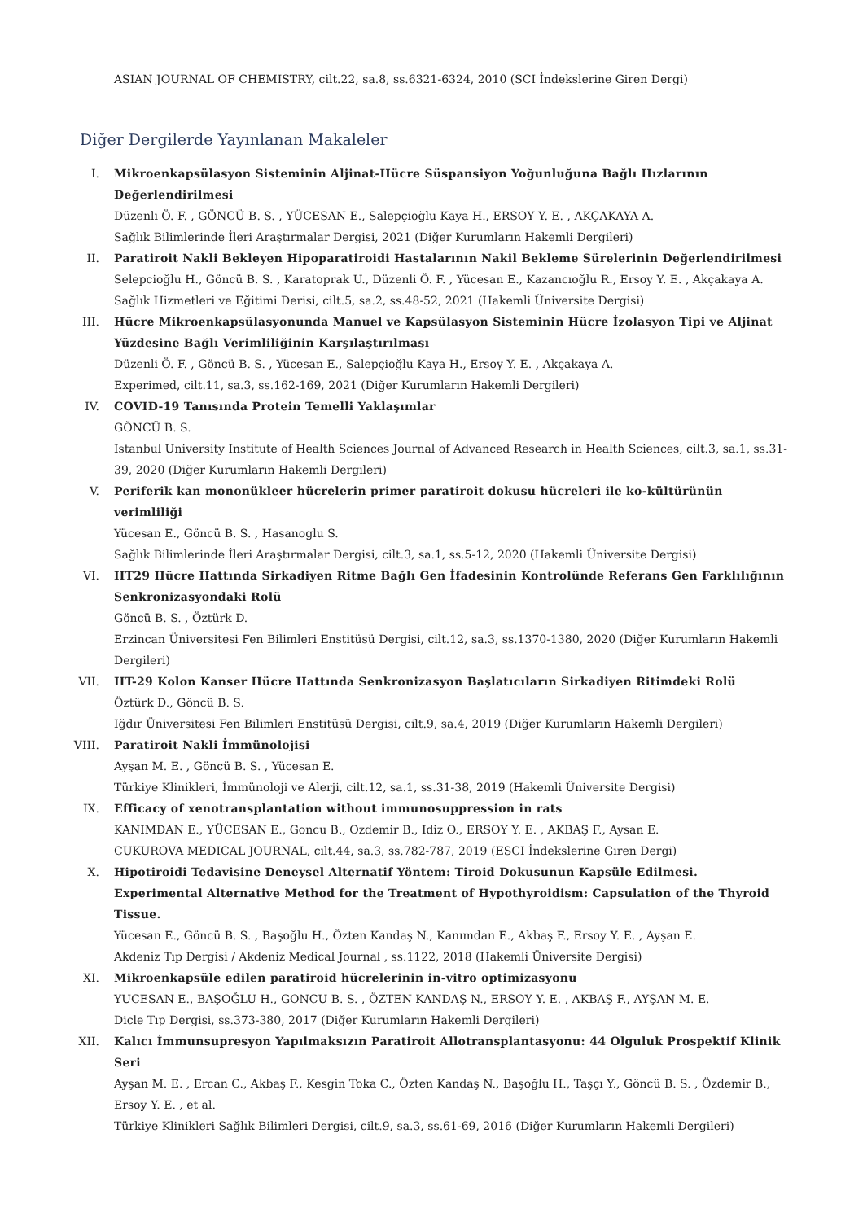ASIAN JOURNAL OF CHEMISTRY, cilt.22, sa.8, ss.6321-6324, 2010 (SCI İndekslerine Giren Dergi)
Diğer Dergilerde Yayınlanan Makaleler
I. Mikroenkapsülasyon Sisteminin Aljinat-Hücre Süspansiyon Yoğunluğuna Bağlı Hızlarının Değerlendirilmesi
Düzenli Ö. F. , GÖNCÜ B. S. , YÜCESAN E., Salepçioğlu Kaya H., ERSOY Y. E. , AKÇAKAYA A.
Sağlık Bilimlerinde İleri Araştırmalar Dergisi, 2021 (Diğer Kurumların Hakemli Dergileri)
II. Paratiroit Nakli Bekleyen Hipoparatiroidi Hastalarının Nakil Bekleme Sürelerinin Değerlendirilmesi
Selepcioğlu H., Göncü B. S. , Karatoprak U., Düzenli Ö. F. , Yücesan E., Kazancıoğlu R., Ersoy Y. E. , Akçakaya A.
Sağlık Hizmetleri ve Eğitimi Derisi, cilt.5, sa.2, ss.48-52, 2021 (Hakemli Üniversite Dergisi)
III. Hücre Mikroenkapsülasyonunda Manuel ve Kapsülasyon Sisteminin Hücre İzolasyon Tipi ve Aljinat Yüzdesine Bağlı Verimliliğinin Karşılaştırılması
Düzenli Ö. F. , Göncü B. S. , Yücesan E., Salepçioğlu Kaya H., Ersoy Y. E. , Akçakaya A.
Experimed, cilt.11, sa.3, ss.162-169, 2021 (Diğer Kurumların Hakemli Dergileri)
IV. COVID-19 Tanısında Protein Temelli Yaklaşımlar
GÖNCÜ B. S.
Istanbul University Institute of Health Sciences Journal of Advanced Research in Health Sciences, cilt.3, sa.1, ss.31-39, 2020 (Diğer Kurumların Hakemli Dergileri)
V. Periferik kan mononükleer hücrelerin primer paratiroit dokusu hücreleri ile ko-kültürünün verimliliği
Yücesan E., Göncü B. S. , Hasanoglu S.
Sağlık Bilimlerinde İleri Araştırmalar Dergisi, cilt.3, sa.1, ss.5-12, 2020 (Hakemli Üniversite Dergisi)
VI. HT29 Hücre Hattında Sirkadiyen Ritme Bağlı Gen İfadesinin Kontrolünde Referans Gen Farklılığının Senkronizasyondaki Rolü
Göncü B. S. , Öztürk D.
Erzincan Üniversitesi Fen Bilimleri Enstitüsü Dergisi, cilt.12, sa.3, ss.1370-1380, 2020 (Diğer Kurumların Hakemli Dergileri)
VII. HT-29 Kolon Kanser Hücre Hattında Senkronizasyon Başlatıcıların Sirkadiyen Ritimdeki Rolü
Öztürk D., Göncü B. S.
Iğdır Üniversitesi Fen Bilimleri Enstitüsü Dergisi, cilt.9, sa.4, 2019 (Diğer Kurumların Hakemli Dergileri)
VIII. Paratiroit Nakli İmmünolojisi
Ayşan M. E. , Göncü B. S. , Yücesan E.
Türkiye Klinikleri, İmmünoloji ve Alerji, cilt.12, sa.1, ss.31-38, 2019 (Hakemli Üniversite Dergisi)
IX. Efficacy of xenotransplantation without immunosuppression in rats
KANIMDAN E., YÜCESAN E., Goncu B., Ozdemir B., Idiz O., ERSOY Y. E. , AKBAŞ F., Aysan E.
CUKUROVA MEDICAL JOURNAL, cilt.44, sa.3, ss.782-787, 2019 (ESCI İndekslerine Giren Dergi)
X. Hipotiroidi Tedavisine Deneysel Alternatif Yöntem: Tiroid Dokusunun Kapsüle Edilmesi. Experimental Alternative Method for the Treatment of Hypothyroidism: Capsulation of the Thyroid Tissue.
Yücesan E., Göncü B. S. , Başoğlu H., Özten Kandaş N., Kanımdan E., Akbaş F., Ersoy Y. E. , Ayşan E.
Akdeniz Tıp Dergisi / Akdeniz Medical Journal , ss.1122, 2018 (Hakemli Üniversite Dergisi)
XI. Mikroenkapsüle edilen paratiroid hücrelerinin in-vitro optimizasyonu
YUCESAN E., BAŞOĞLU H., GONCU B. S. , ÖZTEN KANDAŞ N., ERSOY Y. E. , AKBAŞ F., AYŞAN M. E.
Dicle Tıp Dergisi, ss.373-380, 2017 (Diğer Kurumların Hakemli Dergileri)
XII. Kalıcı İmmunsupresyon Yapılmaksızın Paratiroit Allotransplantasyonu: 44 Olguluk Prospektif Klinik Seri
Ayşan M. E. , Ercan C., Akbaş F., Kesgin Toka C., Özten Kandaş N., Başoğlu H., Taşçı Y., Göncü B. S. , Özdemir B., Ersoy Y. E. , et al.
Türkiye Klinikleri Sağlık Bilimleri Dergisi, cilt.9, sa.3, ss.61-69, 2016 (Diğer Kurumların Hakemli Dergileri)